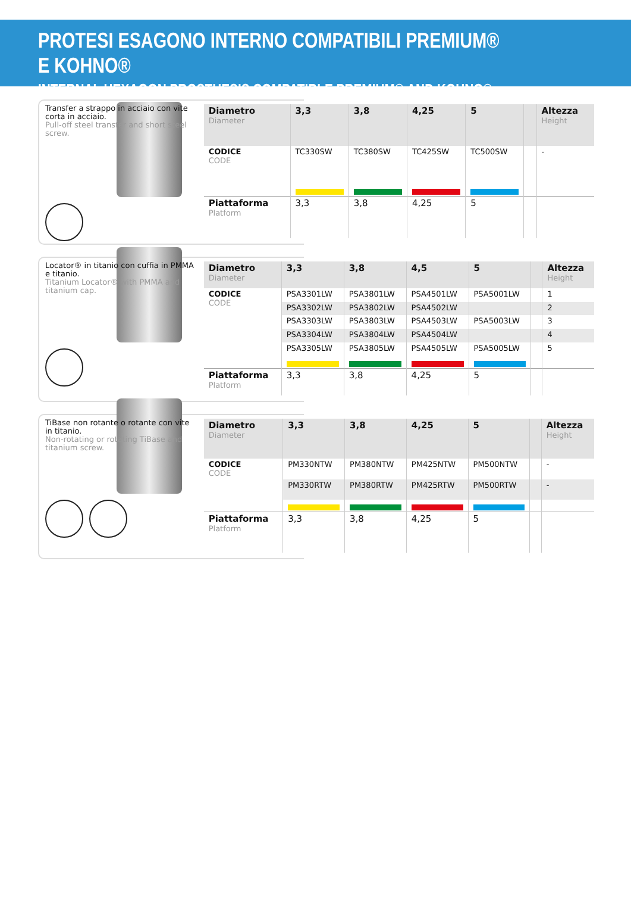PROTESI ESAGONO INTERNO COMPATIBILI PREMIUM® E KOHNO®
INTERNAL HEXAGON PROSTHESIS COMPATIBLE PREMIUM® AND KOHNO®
Transfer a strappo in acciaio con vite corta in acciaio.
Pull-off steel transfer and short steel screw.
| Diametro Diameter | 3,3 | 3,8 | 4,25 | 5 | | Altezza Height |
| --- | --- | --- | --- | --- | --- | --- |
| CODICE CODE | TC330SW | TC380SW | TC425SW | TC500SW | | - |
| Piattaforma Platform | 3,3 | 3,8 | 4,25 | 5 | | |
Locator® in titanio con cuffia in PMMA e titanio.
Titanium Locator® with PMMA and titanium cap.
| Diametro Diameter | 3,3 | 3,8 | 4,5 | 5 | | Altezza Height |
| --- | --- | --- | --- | --- | --- | --- |
| CODICE CODE | PSA3301LW | PSA3801LW | PSA4501LW | PSA5001LW | | 1 |
| | PSA3302LW | PSA3802LW | PSA4502LW | | | 2 |
| | PSA3303LW | PSA3803LW | PSA4503LW | PSA5003LW | | 3 |
| | PSA3304LW | PSA3804LW | PSA4504LW | | | 4 |
| | PSA3305LW | PSA3805LW | PSA4505LW | PSA5005LW | | 5 |
| Piattaforma Platform | 3,3 | 3,8 | 4,25 | 5 | | |
TiBase non rotante o rotante con vite in titanio.
Non-rotating or rotating TiBase and titanium screw.
| Diametro Diameter | 3,3 | 3,8 | 4,25 | 5 | | Altezza Height |
| --- | --- | --- | --- | --- | --- | --- |
| CODICE CODE | PM330NTW | PM380NTW | PM425NTW | PM500NTW | | - |
| | PM330RTW | PM380RTW | PM425RTW | PM500RTW | | - |
| Piattaforma Platform | 3,3 | 3,8 | 4,25 | 5 | | |